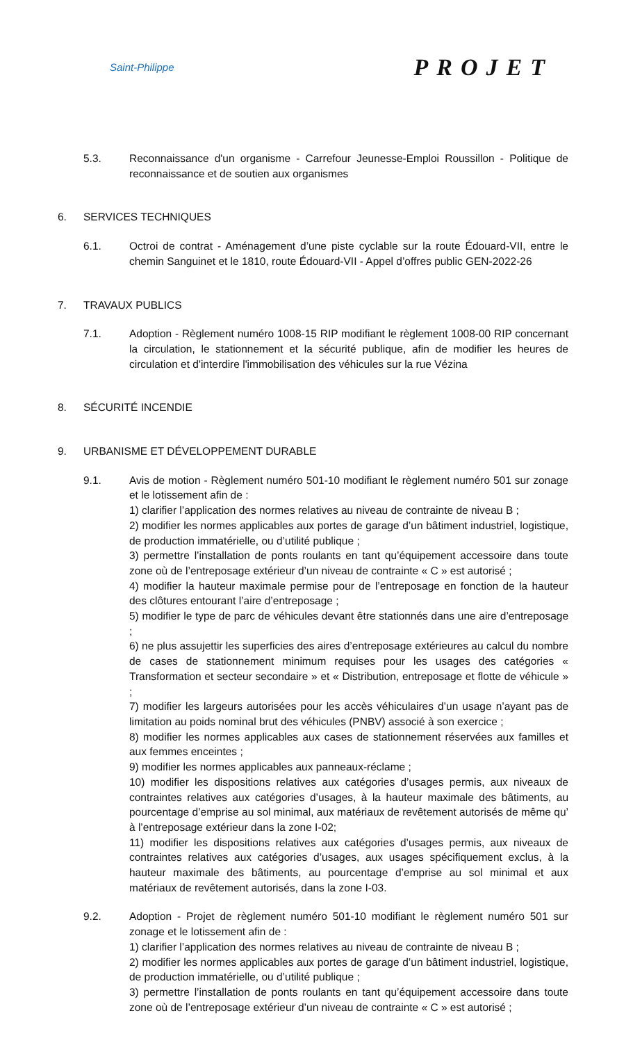Saint-Philippe
PROJET
5.3. Reconnaissance d'un organisme - Carrefour Jeunesse-Emploi Roussillon - Politique de reconnaissance et de soutien aux organismes
6. SERVICES TECHNIQUES
6.1. Octroi de contrat - Aménagement d’une piste cyclable sur la route Édouard-VII, entre le chemin Sanguinet et le 1810, route Édouard-VII - Appel d’offres public GEN-2022-26
7. TRAVAUX PUBLICS
7.1. Adoption - Règlement numéro 1008-15 RIP modifiant le règlement 1008-00 RIP concernant la circulation, le stationnement et la sécurité publique, afin de modifier les heures de circulation et d'interdire l'immobilisation des véhicules sur la rue Vézina
8. SÉCURITÉ INCENDIE
9. URBANISME ET DÉVELOPPEMENT DURABLE
9.1. Avis de motion - Règlement numéro 501-10 modifiant le règlement numéro 501 sur zonage et le lotissement afin de :
1) clarifier l’application des normes relatives au niveau de contrainte de niveau B ;
2) modifier les normes applicables aux portes de garage d’un bâtiment industriel, logistique, de production immatérielle, ou d’utilité publique ;
3) permettre l’installation de ponts roulants en tant qu’équipement accessoire dans toute zone où de l’entreposage extérieur d’un niveau de contrainte « C » est autorisé ;
4) modifier la hauteur maximale permise pour de l’entreposage en fonction de la hauteur des clôtures entourant l’aire d’entreposage ;
5) modifier le type de parc de véhicules devant être stationnés dans une aire d’entreposage ;
6) ne plus assujettir les superficies des aires d’entreposage extérieures au calcul du nombre de cases de stationnement minimum requises pour les usages des catégories « Transformation et secteur secondaire » et « Distribution, entreposage et flotte de véhicule » ;
7) modifier les largeurs autorisées pour les accès véhiculaires d’un usage n’ayant pas de limitation au poids nominal brut des véhicules (PNBV) associé à son exercice ;
8) modifier les normes applicables aux cases de stationnement réservées aux familles et aux femmes enceintes ;
9) modifier les normes applicables aux panneaux-réclame ;
10) modifier les dispositions relatives aux catégories d’usages permis, aux niveaux de contraintes relatives aux catégories d’usages, à la hauteur maximale des bâtiments, au pourcentage d’emprise au sol minimal, aux matériaux de revêtement autorisés de même qu’ à l’entreposage extérieur dans la zone I-02;
11) modifier les dispositions relatives aux catégories d’usages permis, aux niveaux de contraintes relatives aux catégories d’usages, aux usages spécifiquement exclus, à la hauteur maximale des bâtiments, au pourcentage d’emprise au sol minimal et aux matériaux de revêtement autorisés, dans la zone I-03.
9.2. Adoption - Projet de règlement numéro 501-10 modifiant le règlement numéro 501 sur zonage et le lotissement afin de :
1) clarifier l’application des normes relatives au niveau de contrainte de niveau B ;
2) modifier les normes applicables aux portes de garage d’un bâtiment industriel, logistique, de production immatérielle, ou d’utilité publique ;
3) permettre l’installation de ponts roulants en tant qu’équipement accessoire dans toute zone où de l’entreposage extérieur d’un niveau de contrainte « C » est autorisé ;